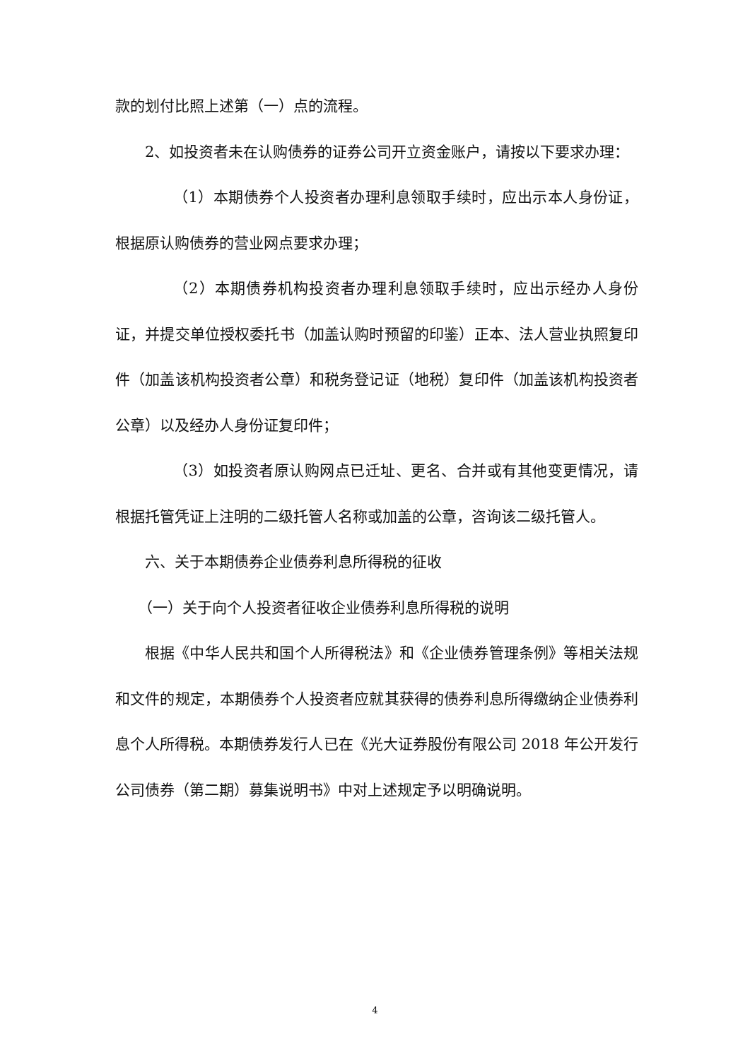款的划付比照上述第（一）点的流程。
2、如投资者未在认购债券的证券公司开立资金账户，请按以下要求办理：
（1）本期债券个人投资者办理利息领取手续时，应出示本人身份证，根据原认购债券的营业网点要求办理；
（2）本期债券机构投资者办理利息领取手续时，应出示经办人身份证，并提交单位授权委托书（加盖认购时预留的印鉴）正本、法人营业执照复印件（加盖该机构投资者公章）和税务登记证（地税）复印件（加盖该机构投资者公章）以及经办人身份证复印件；
（3）如投资者原认购网点已迁址、更名、合并或有其他变更情况，请根据托管凭证上注明的二级托管人名称或加盖的公章，咨询该二级托管人。
六、关于本期债券企业债券利息所得税的征收
（一）关于向个人投资者征收企业债券利息所得税的说明
根据《中华人民共和国个人所得税法》和《企业债券管理条例》等相关法规和文件的规定，本期债券个人投资者应就其获得的债券利息所得缴纳企业债券利息个人所得税。本期债券发行人已在《光大证券股份有限公司 2018 年公开发行公司债券（第二期）募集说明书》中对上述规定予以明确说明。
4